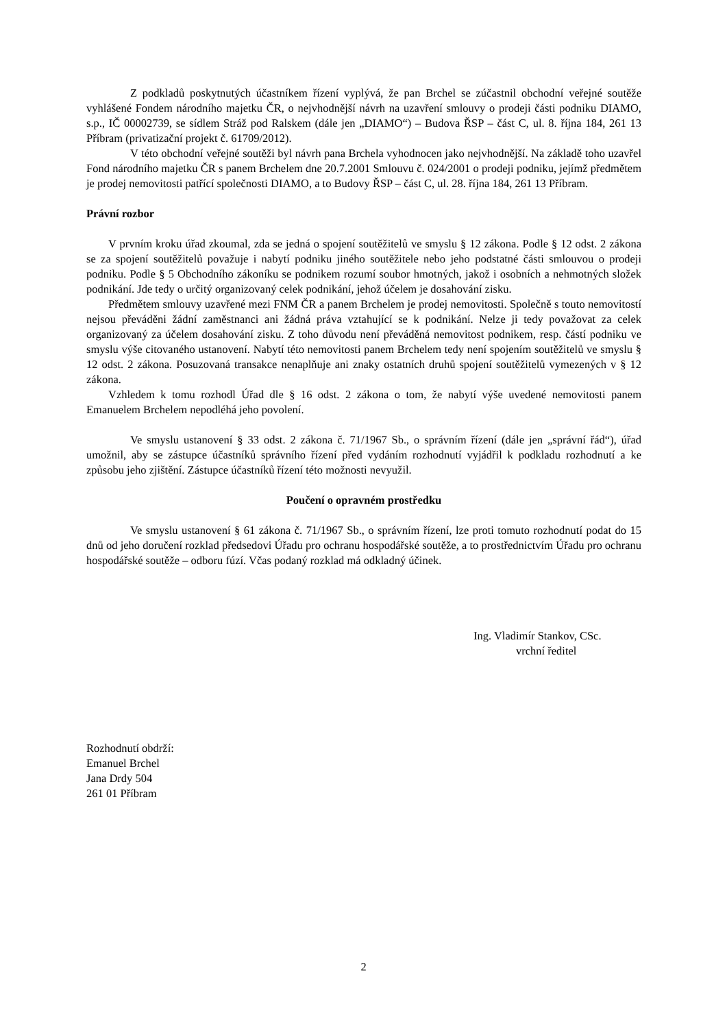Z podkladů poskytnutých účastníkem řízení vyplývá, že pan Brchel se zúčastnil obchodní veřejné soutěže vyhlášené Fondem národního majetku ČR, o nejvhodnější návrh na uzavření smlouvy o prodeji části podniku DIAMO, s.p., IČ 00002739, se sídlem Stráž pod Ralskem (dále jen „DIAMO“) – Budova ŘSP – část C, ul. 8. října 184, 261 13 Příbram (privatizační projekt č. 61709/2012).
V této obchodní veřejné soutěži byl návrh pana Brchela vyhodnocen jako nejvhodnější. Na základě toho uzavřel Fond národního majetku ČR s panem Brchelem dne 20.7.2001 Smlouvu č. 024/2001 o prodeji podniku, jejímž předmětem je prodej nemovitosti patřící společnosti DIAMO, a to Budovy ŘSP – část C, ul. 28. října 184, 261 13 Příbram.
Právní rozbor
V prvním kroku úřad zkoumal, zda se jedná o spojení soutěžitelů ve smyslu § 12 zákona. Podle § 12 odst. 2 zákona se za spojení soutěžitelů považuje i nabytí podniku jiného soutěžitele nebo jeho podstatné části smlouvou o prodeji podniku. Podle § 5 Obchodního zákoníku se podnikem rozumí soubor hmotných, jakož i osobních a nehmotných složek podnikání. Jde tedy o určitý organizovaný celek podnikání, jehož účelem je dosahování zisku.
Předmětem smlouvy uzavřené mezi FNM ČR a panem Brchelem je prodej nemovitosti. Společně s touto nemovitostí nejsou převáděni žádní zaměstnanci ani žádná práva vztahující se k podnikání. Nelze ji tedy považovat za celek organizovaný za účelem dosahování zisku. Z toho důvodu není převáděná nemovitost podnikem, resp. částí podniku ve smyslu výše citovaného ustanovení. Nabytí této nemovitosti panem Brchelem tedy není spojením soutěžitelů ve smyslu § 12 odst. 2 zákona. Posuzovaná transakce nenaplňuje ani znaky ostatních druhů spojení soutěžitelů vymezených v § 12 zákona.
Vzhledem k tomu rozhodl Úřad dle § 16 odst. 2 zákona o tom, že nabytí výše uvedené nemovitosti panem Emanuelem Brchelem nepodléhá jeho povolení.
Ve smyslu ustanovení § 33 odst. 2 zákona č. 71/1967 Sb., o správním řízení (dále jen „správní řád“), úřad umožnil, aby se zástupce účastníků správního řízení před vydáním rozhodnutí vyjádřil k podkladu rozhodnutí a ke způsobu jeho zjištění. Zástupce účastníků řízení této možnosti nevyužil.
Poučení o opravném prostředku
Ve smyslu ustanovení § 61 zákona č. 71/1967 Sb., o správním řízení, lze proti tomuto rozhodnutí podat do 15 dnů od jeho doručení rozklad předsedovi Úřadu pro ochranu hospodářské soutěže, a to prostřednictvím Úřadu pro ochranu hospodářské soutěže – odboru fúzí. Včas podaný rozklad má odkladný účinek.
Ing. Vladimír Stankov, CSc.
vrchní ředitel
Rozhodnutí obdrží:
Emanuel Brchel
Jana Drdy 504
261 01 Příbram
2